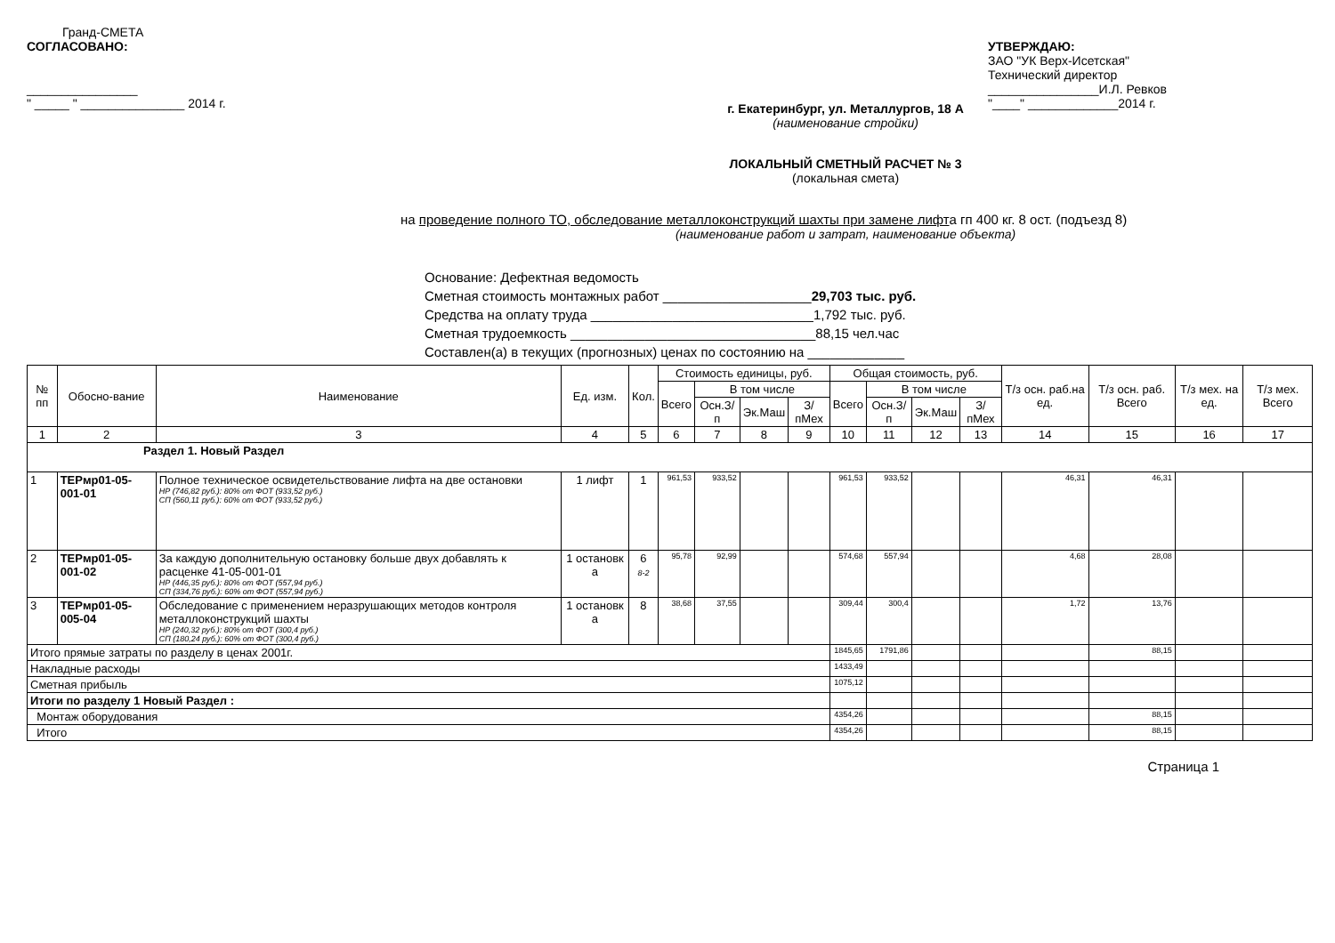Гранд-СМЕТА
СОГЛАСОВАНО:
________________
" _____ " _______________ 2014 г.
УТВЕРЖДАЮ:
ЗАО "УК Верх-Исетская"
Технический директор
________________И.Л. Ревков
"____" _____________2014 г.
г. Екатеринбург, ул. Металлургов, 18 А
(наименование стройки)
ЛОКАЛЬНЫЙ СМЕТНЫЙ РАСЧЕТ № 3
(локальная смета)
на проведение полного ТО, обследование металлоконструкций шахты при замене лифта гп 400 кг. 8 ост. (подъезд 8)
(наименование работ и затрат, наименование объекта)
Основание: Дефектная ведомость
Сметная стоимость монтажных работ ____________________29,703 тыс. руб.
Средства на оплату труда ______________________________1,792 тыс. руб.
Сметная трудоемкость _________________________________88,15 чел.час
Составлен(а) в текущих (прогнозных) ценах по состоянию на _____________
| № пп | Обосно-вание | Наименование | Ед. изм. | Кол. | Стоимость единицы, руб. | | | | Общая стоимость, руб. | | | | Т/з осн. раб.на ед. | Т/з осн. раб. Всего | Т/з мех. на ед. | Т/з мех. Всего |
| --- | --- | --- | --- | --- | --- | --- | --- | --- | --- | --- | --- | --- | --- | --- | --- | --- |
| | | | | | Всего | В том числе | | | Всего | В том числе | | | | | | |
| | | | | | | Осн.З/п | Эк.Маш | З/пМех | | Осн.З/п | Эк.Маш | З/пМех | | | | |
| 1 | 2 | 3 | 4 | 5 | 6 | 7 | 8 | 9 | 10 | 11 | 12 | 13 | 14 | 15 | 16 | 17 |
| Раздел 1. Новый Раздел | | | | | | | | | | | | | | | | |
| 1 | ТЕРмр01-05-001-01 | Полное техническое освидетельствование лифта на две остановки НР (746,82 руб.): 80% от ФОТ (933,52 руб.) СП (560,11 руб.): 60% от ФОТ (933,52 руб.) | 1 лифт | 1 | 961,53 | 933,52 | | | 961,53 | 933,52 | | | 46,31 | 46,31 | | |
| 2 | ТЕРмр01-05-001-02 | За каждую дополнительную остановку больше двух добавлять к расценке 41-05-001-01 НР (446,35 руб.): 80% от ФОТ (557,94 руб.) СП (334,76 руб.): 60% от ФОТ (557,94 руб.) | 1 остановк а | 6 8-2 | 95,78 | 92,99 | | | 574,68 | 557,94 | | | 4,68 | 28,08 | | |
| 3 | ТЕРмр01-05-005-04 | Обследование с применением неразрушающих методов контроля металлоконструкций шахты НР (240,32 руб.): 80% от ФОТ (300,4 руб.) СП (180,24 руб.): 60% от ФОТ (300,4 руб.) | 1 остановк а | 8 | 38,68 | 37,55 | | | 309,44 | 300,4 | | | 1,72 | 13,76 | | |
| Итого прямые затраты по разделу в ценах 2001г. | | | | | | | | | 1845,65 | 1791,86 | | | | 88,15 | | |
| Накладные расходы | | | | | | | | | 1433,49 | | | | | | | |
| Сметная прибыль | | | | | | | | | 1075,12 | | | | | | | |
| Итоги по разделу 1 Новый Раздел : | | | | | | | | | | | | | | | | |
| Монтаж оборудования | | | | | | | | | 4354,26 | | | | | 88,15 | | |
| Итого | | | | | | | | | 4354,26 | | | | | 88,15 | | |
Страница 1